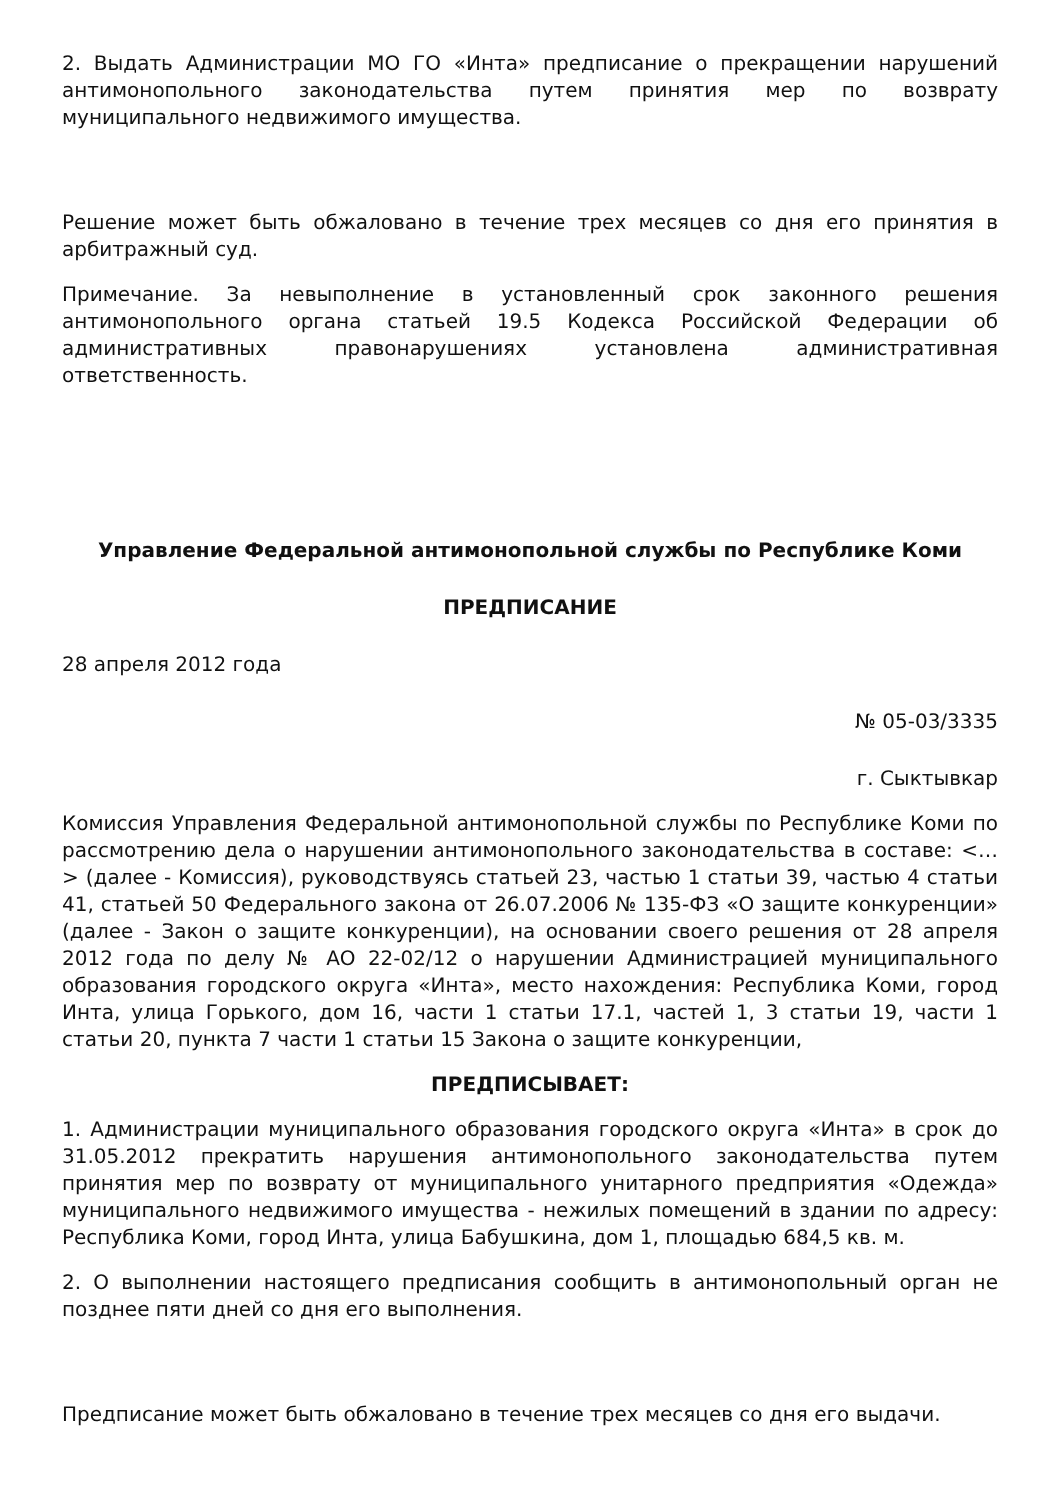2. Выдать Администрации МО ГО «Инта» предписание о прекращении нарушений антимонопольного законодательства путем принятия мер по возврату муниципального недвижимого имущества.
Решение может быть обжаловано в течение трех месяцев со дня его принятия в арбитражный суд.
Примечание. За невыполнение в установленный срок законного решения антимонопольного органа статьей 19.5 Кодекса Российской Федерации об административных правонарушениях установлена административная ответственность.
Управление Федеральной антимонопольной службы по Республике Коми
ПРЕДПИСАНИЕ
28 апреля 2012 года
№ 05-03/3335
г. Сыктывкар
Комиссия Управления Федеральной антимонопольной службы по Республике Коми по рассмотрению дела о нарушении антимонопольного законодательства в составе: <…> (далее - Комиссия), руководствуясь статьей 23, частью 1 статьи 39, частью 4 статьи 41, статьей 50 Федерального закона от 26.07.2006 № 135-ФЗ «О защите конкуренции» (далее - Закон о защите конкуренции), на основании своего решения от 28 апреля 2012 года по делу № АО 22-02/12 о нарушении Администрацией муниципального образования городского округа «Инта», место нахождения: Республика Коми, город Инта, улица Горького, дом 16, части 1 статьи 17.1, частей 1, 3 статьи 19, части 1 статьи 20, пункта 7 части 1 статьи 15 Закона о защите конкуренции,
ПРЕДПИСЫВАЕТ:
1. Администрации муниципального образования городского округа «Инта» в срок до 31.05.2012 прекратить нарушения антимонопольного законодательства путем принятия мер по возврату от муниципального унитарного предприятия «Одежда» муниципального недвижимого имущества - нежилых помещений в здании по адресу: Республика Коми, город Инта, улица Бабушкина, дом 1, площадью 684,5 кв. м.
2. О выполнении настоящего предписания сообщить в антимонопольный орган не позднее пяти дней со дня его выполнения.
Предписание может быть обжаловано в течение трех месяцев со дня его выдачи.